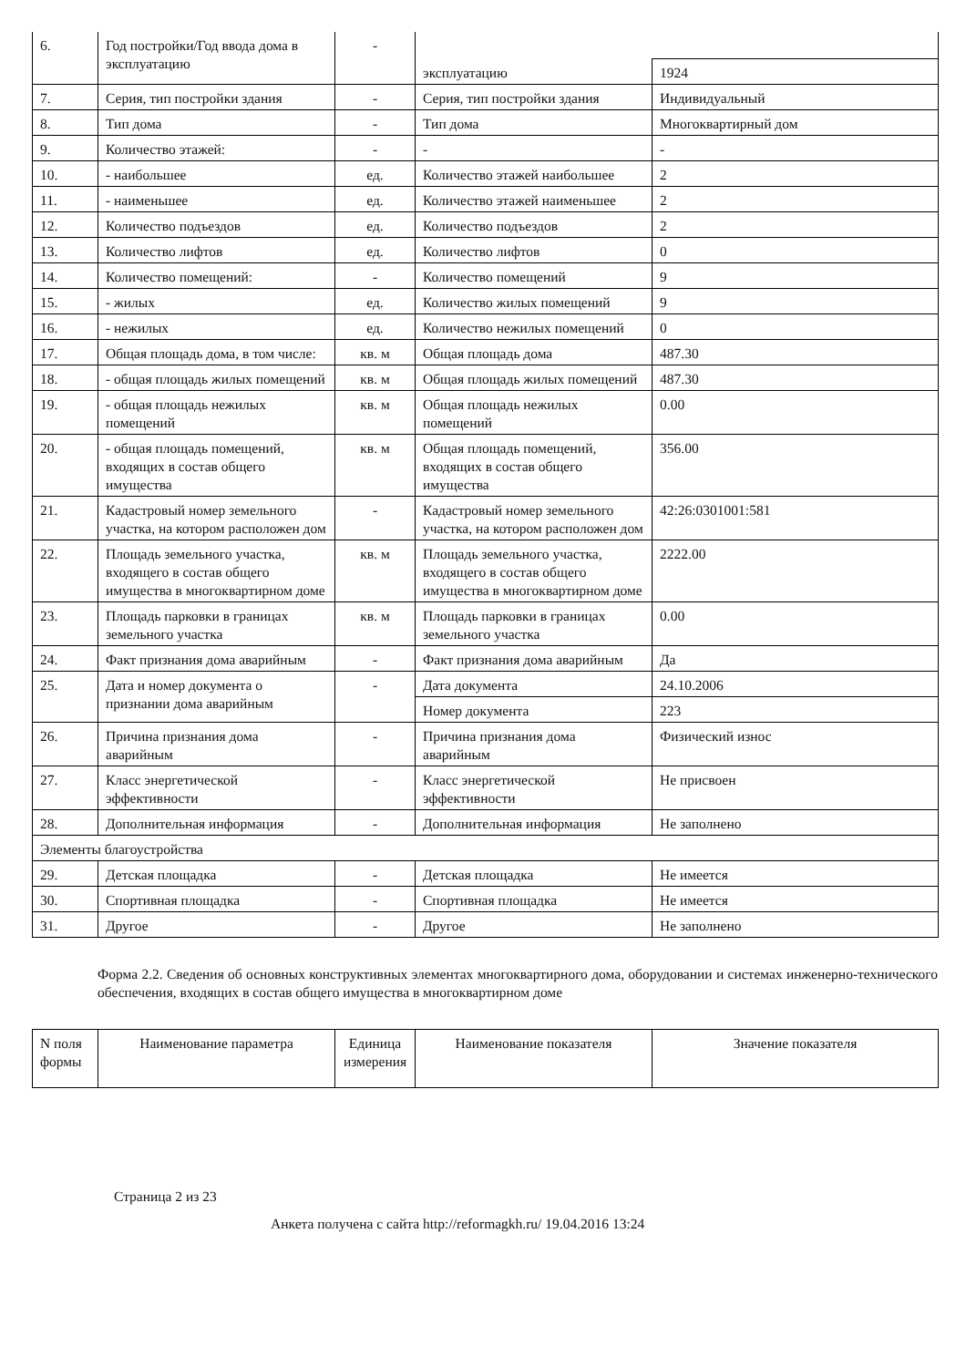| 6. | Год постройки/Год ввода дома в эксплуатацию | - | | |
| | | | эксплуатацию | 1924 |
| 7. | Серия, тип постройки здания | - | Серия, тип постройки здания | Индивидуальный |
| 8. | Тип дома | - | Тип дома | Многоквартирный дом |
| 9. | Количество этажей: | - | - | - |
| 10. | - наибольшее | ед. | Количество этажей наибольшее | 2 |
| 11. | - наименьшее | ед. | Количество этажей наименьшее | 2 |
| 12. | Количество подъездов | ед. | Количество подъездов | 2 |
| 13. | Количество лифтов | ед. | Количество лифтов | 0 |
| 14. | Количество помещений: | - | Количество помещений | 9 |
| 15. | - жилых | ед. | Количество жилых помещений | 9 |
| 16. | - нежилых | ед. | Количество нежилых помещений | 0 |
| 17. | Общая площадь дома, в том числе: | кв. м | Общая площадь дома | 487.30 |
| 18. | - общая площадь жилых помещений | кв. м | Общая площадь жилых помещений | 487.30 |
| 19. | - общая площадь нежилых помещений | кв. м | Общая площадь нежилых помещений | 0.00 |
| 20. | - общая площадь помещений, входящих в состав общего имущества | кв. м | Общая площадь помещений, входящих в состав общего имущества | 356.00 |
| 21. | Кадастровый номер земельного участка, на котором расположен дом | - | Кадастровый номер земельного участка, на котором расположен дом | 42:26:0301001:581 |
| 22. | Площадь земельного участка, входящего в состав общего имущества в многоквартирном доме | кв. м | Площадь земельного участка, входящего в состав общего имущества в многоквартирном доме | 2222.00 |
| 23. | Площадь парковки в границах земельного участка | кв. м | Площадь парковки в границах земельного участка | 0.00 |
| 24. | Факт признания дома аварийным | - | Факт признания дома аварийным | Да |
| 25. | Дата и номер документа о признании дома аварийным | - | Дата документа | 24.10.2006 |
| | | | Номер документа | 223 |
| 26. | Причина признания дома аварийным | - | Причина признания дома аварийным | Физический износ |
| 27. | Класс энергетической эффективности | - | Класс энергетической эффективности | Не присвоен |
| 28. | Дополнительная информация | - | Дополнительная информация | Не заполнено |
| Элементы благоустройства | | | | |
| 29. | Детская площадка | - | Детская площадка | Не имеется |
| 30. | Спортивная площадка | - | Спортивная площадка | Не имеется |
| 31. | Другое | - | Другое | Не заполнено |
Форма 2.2. Сведения об основных конструктивных элементах многоквартирного дома, оборудовании и системах инженерно-технического обеспечения, входящих в состав общего имущества в многоквартирном доме
| N поля формы | Наименование параметра | Единица измерения | Наименование показателя | Значение показателя |
| --- | --- | --- | --- | --- |
Страница 2 из 23
Анкета получена с сайта http://reformagkh.ru/ 19.04.2016 13:24